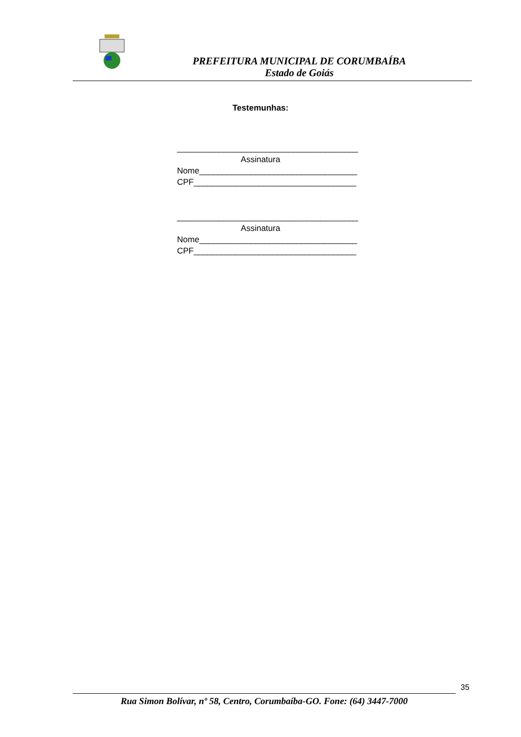PREFEITURA MUNICIPAL DE CORUMBAÍBA
Estado de Goiás
Testemunhas:
_______________________________________
Assinatura
Nome__________________________________
CPF___________________________________
_______________________________________
Assinatura
Nome__________________________________
CPF___________________________________
35
Rua Simon Bolívar, nº 58, Centro, Corumbaíba-GO. Fone: (64) 3447-7000